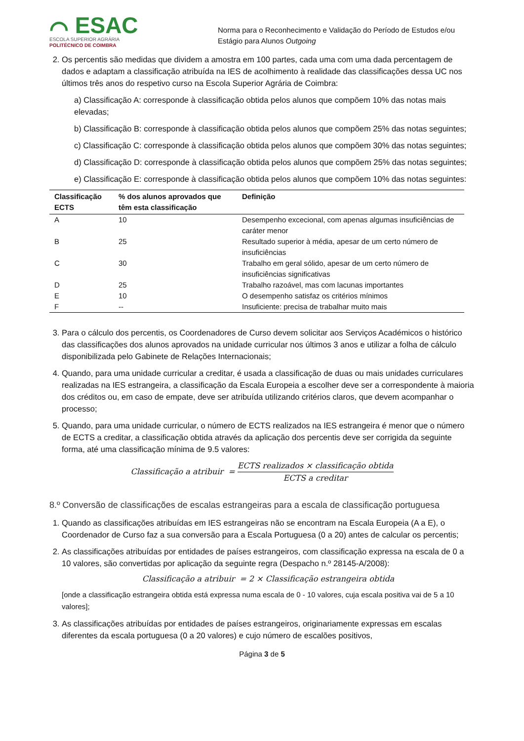⌒ ESAC
ESCOLA SUPERIOR AGRÁRIA
POLITÉCNICO DE COIMBRA
Norma para o Reconhecimento e Validação do Período de Estudos e/ou Estágio para Alunos Outgoing
2. Os percentis são medidas que dividem a amostra em 100 partes, cada uma com uma dada percentagem de dados e adaptam a classificação atribuída na IES de acolhimento à realidade das classificações dessa UC nos últimos três anos do respetivo curso na Escola Superior Agrária de Coimbra:
a) Classificação A: corresponde à classificação obtida pelos alunos que compõem 10% das notas mais elevadas;
b) Classificação B: corresponde à classificação obtida pelos alunos que compõem 25% das notas seguintes;
c) Classificação C: corresponde à classificação obtida pelos alunos que compõem 30% das notas seguintes;
d) Classificação D: corresponde à classificação obtida pelos alunos que compõem 25% das notas seguintes;
e) Classificação E: corresponde à classificação obtida pelos alunos que compõem 10% das notas seguintes:
| Classificação ECTS | % dos alunos aprovados que têm esta classificação | Definição |
| --- | --- | --- |
| A | 10 | Desempenho excecional, com apenas algumas insuficiências de caráter menor |
| B | 25 | Resultado superior à média, apesar de um certo número de insuficiências |
| C | 30 | Trabalho em geral sólido, apesar de um certo número de insuficiências significativas |
| D | 25 | Trabalho razoável, mas com lacunas importantes |
| E | 10 | O desempenho satisfaz os critérios mínimos |
| F | -- | Insuficiente: precisa de trabalhar muito mais |
3. Para o cálculo dos percentis, os Coordenadores de Curso devem solicitar aos Serviços Académicos o histórico das classificações dos alunos aprovados na unidade curricular nos últimos 3 anos e utilizar a folha de cálculo disponibilizada pelo Gabinete de Relações Internacionais;
4. Quando, para uma unidade curricular a creditar, é usada a classificação de duas ou mais unidades curriculares realizadas na IES estrangeira, a classificação da Escala Europeia a escolher deve ser a correspondente à maioria dos créditos ou, em caso de empate, deve ser atribuída utilizando critérios claros, que devem acompanhar o processo;
5. Quando, para uma unidade curricular, o número de ECTS realizados na IES estrangeira é menor que o número de ECTS a creditar, a classificação obtida através da aplicação dos percentis deve ser corrigida da seguinte forma, até uma classificação mínima de 9.5 valores:
Classificação a atribuir = ECTS realizados × classificação obtida ECTS a creditar
8.º Conversão de classificações de escalas estrangeiras para a escala de classificação portuguesa
1. Quando as classificações atribuídas em IES estrangeiras não se encontram na Escala Europeia (A a E), o Coordenador de Curso faz a sua conversão para a Escala Portuguesa (0 a 20) antes de calcular os percentis;
2. As classificações atribuídas por entidades de países estrangeiros, com classificação expressa na escala de 0 a 10 valores, são convertidas por aplicação da seguinte regra (Despacho n.º 28145-A/2008):
Classificação a atribuir = 2 × Classificação estrangeira obtida
[onde a classificação estrangeira obtida está expressa numa escala de 0 - 10 valores, cuja escala positiva vai de 5 a 10 valores];
3. As classificações atribuídas por entidades de países estrangeiros, originariamente expressas em escalas diferentes da escala portuguesa (0 a 20 valores) e cujo número de escalões positivos,
Página 3 de 5